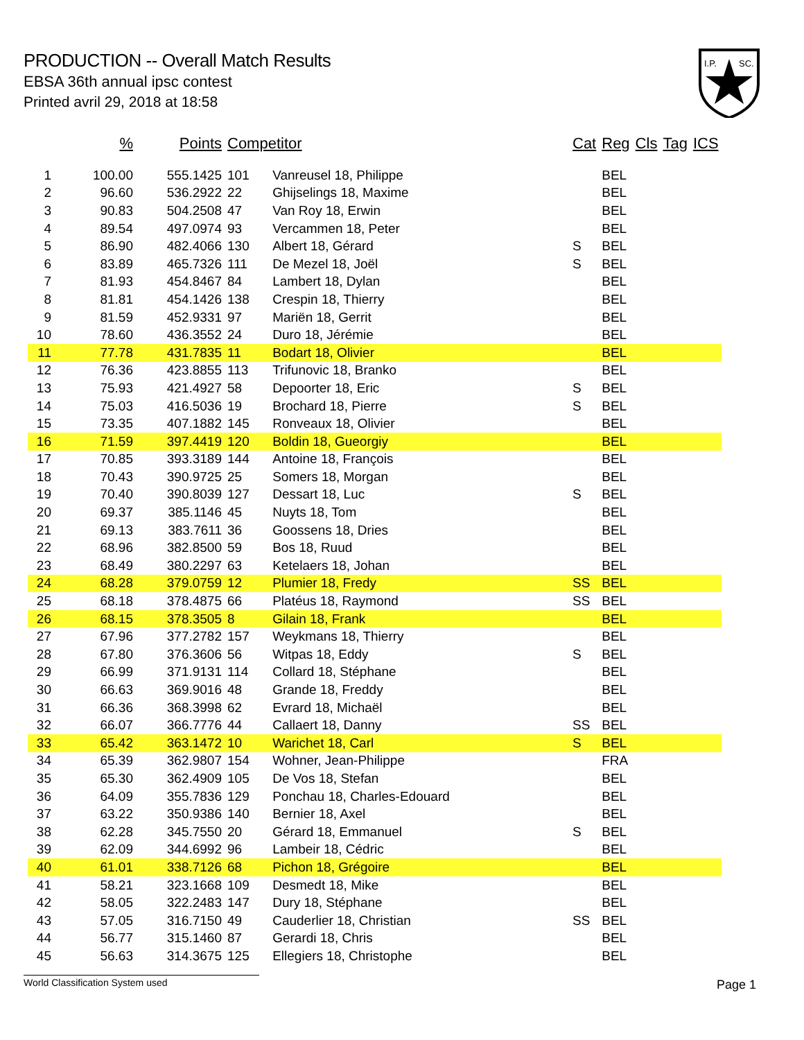PRODUCTION -- Overall Match Results
EBSA 36th annual ipsc contest
Printed avril 29, 2018 at 18:58
I.P.
SC.
| | % | Points | Competitor | | Cat | Reg | Cls | Tag | ICS |
| --- | --- | --- | --- | --- | --- | --- | --- | --- | --- |
| 1 | 100.00 | 555.1425 | 101 | Vanreusel 18, Philippe | | BEL | | | |
| 2 | 96.60 | 536.2922 | 22 | Ghijselings 18, Maxime | | BEL | | | |
| 3 | 90.83 | 504.2508 | 47 | Van Roy 18, Erwin | | BEL | | | |
| 4 | 89.54 | 497.0974 | 93 | Vercammen 18, Peter | | BEL | | | |
| 5 | 86.90 | 482.4066 | 130 | Albert 18, Gérard | S | BEL | | | |
| 6 | 83.89 | 465.7326 | 111 | De Mezel 18, Joël | S | BEL | | | |
| 7 | 81.93 | 454.8467 | 84 | Lambert 18, Dylan | | BEL | | | |
| 8 | 81.81 | 454.1426 | 138 | Crespin 18, Thierry | | BEL | | | |
| 9 | 81.59 | 452.9331 | 97 | Mariën 18, Gerrit | | BEL | | | |
| 10 | 78.60 | 436.3552 | 24 | Duro 18, Jérémie | | BEL | | | |
| 11 | 77.78 | 431.7835 | 11 | Bodart 18, Olivier | | BEL | | | |
| 12 | 76.36 | 423.8855 | 113 | Trifunovic 18, Branko | | BEL | | | |
| 13 | 75.93 | 421.4927 | 58 | Depoorter 18, Eric | S | BEL | | | |
| 14 | 75.03 | 416.5036 | 19 | Brochard 18, Pierre | S | BEL | | | |
| 15 | 73.35 | 407.1882 | 145 | Ronveaux 18, Olivier | | BEL | | | |
| 16 | 71.59 | 397.4419 | 120 | Boldin 18, Gueorgiy | | BEL | | | |
| 17 | 70.85 | 393.3189 | 144 | Antoine 18, François | | BEL | | | |
| 18 | 70.43 | 390.9725 | 25 | Somers 18, Morgan | | BEL | | | |
| 19 | 70.40 | 390.8039 | 127 | Dessart 18, Luc | S | BEL | | | |
| 20 | 69.37 | 385.1146 | 45 | Nuyts 18, Tom | | BEL | | | |
| 21 | 69.13 | 383.7611 | 36 | Goossens 18, Dries | | BEL | | | |
| 22 | 68.96 | 382.8500 | 59 | Bos 18, Ruud | | BEL | | | |
| 23 | 68.49 | 380.2297 | 63 | Ketelaers 18, Johan | | BEL | | | |
| 24 | 68.28 | 379.0759 | 12 | Plumier 18, Fredy | SS | BEL | | | |
| 25 | 68.18 | 378.4875 | 66 | Platéus 18, Raymond | SS | BEL | | | |
| 26 | 68.15 | 378.3505 | 8 | Gilain 18, Frank | | BEL | | | |
| 27 | 67.96 | 377.2782 | 157 | Weykmans 18, Thierry | | BEL | | | |
| 28 | 67.80 | 376.3606 | 56 | Witpas 18, Eddy | S | BEL | | | |
| 29 | 66.99 | 371.9131 | 114 | Collard 18, Stéphane | | BEL | | | |
| 30 | 66.63 | 369.9016 | 48 | Grande 18, Freddy | | BEL | | | |
| 31 | 66.36 | 368.3998 | 62 | Evrard 18, Michaël | | BEL | | | |
| 32 | 66.07 | 366.7776 | 44 | Callaert 18, Danny | SS | BEL | | | |
| 33 | 65.42 | 363.1472 | 10 | Warichet 18, Carl | S | BEL | | | |
| 34 | 65.39 | 362.9807 | 154 | Wohner, Jean-Philippe | | FRA | | | |
| 35 | 65.30 | 362.4909 | 105 | De Vos 18, Stefan | | BEL | | | |
| 36 | 64.09 | 355.7836 | 129 | Ponchau 18, Charles-Edouard | | BEL | | | |
| 37 | 63.22 | 350.9386 | 140 | Bernier 18, Axel | | BEL | | | |
| 38 | 62.28 | 345.7550 | 20 | Gérard 18, Emmanuel | S | BEL | | | |
| 39 | 62.09 | 344.6992 | 96 | Lambeir 18, Cédric | | BEL | | | |
| 40 | 61.01 | 338.7126 | 68 | Pichon 18, Grégoire | | BEL | | | |
| 41 | 58.21 | 323.1668 | 109 | Desmedt 18, Mike | | BEL | | | |
| 42 | 58.05 | 322.2483 | 147 | Dury 18, Stéphane | | BEL | | | |
| 43 | 57.05 | 316.7150 | 49 | Cauderlier 18, Christian | SS | BEL | | | |
| 44 | 56.77 | 315.1460 | 87 | Gerardi 18, Chris | | BEL | | | |
| 45 | 56.63 | 314.3675 | 125 | Ellegiers 18, Christophe | | BEL | | | |
World Classification System used Page 1